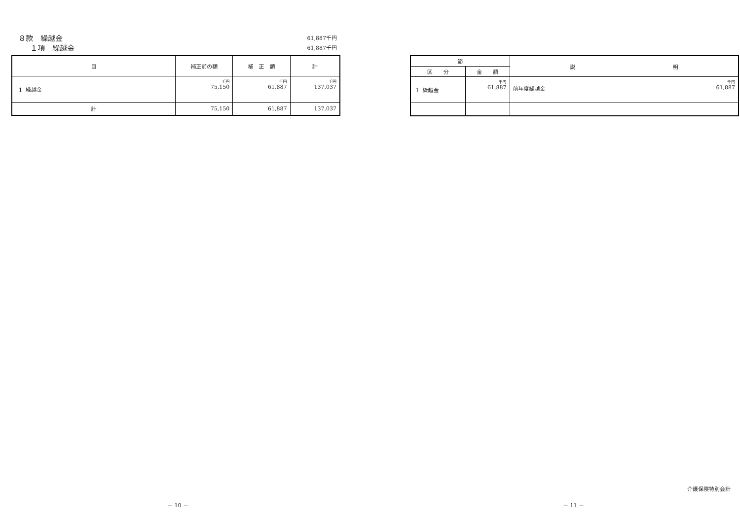８款　繰越金 61,887千円
１項　繰越金 61,887千円
| 目 | 補正前の額 | 補 正 額 | 計 |
| --- | --- | --- | --- |
| 1 繰越金 | 千円 75,150 | 千円 61,887 | 千円 137,037 |
| 計 | 75,150 | 61,887 | 137,037 |
| 節 | | 説 明 |
| --- | --- | --- |
| 区 分 | 金 額 | |
| 1 繰越金 | 千円 61,887 | 千円 前年度繰越金 61,887 |
介護保険特別会計
－ 10 － － 11 －